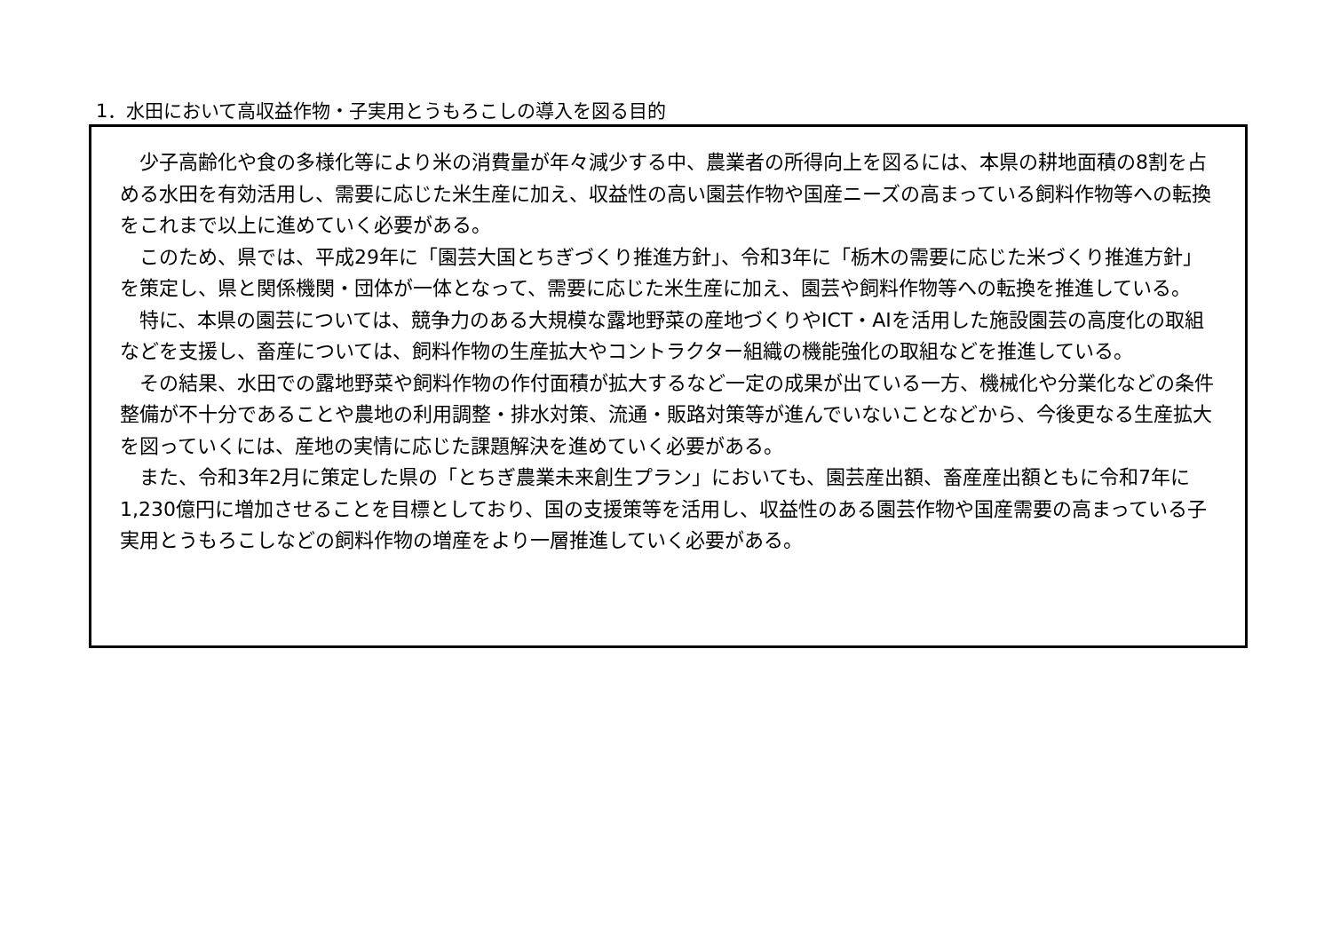1．水田において高収益作物・子実用とうもろこしの導入を図る目的
少子高齢化や食の多様化等により米の消費量が年々減少する中、農業者の所得向上を図るには、本県の耕地面積の8割を占める水田を有効活用し、需要に応じた米生産に加え、収益性の高い園芸作物や国産ニーズの高まっている飼料作物等への転換をこれまで以上に進めていく必要がある。
このため、県では、平成29年に「園芸大国とちぎづくり推進方針」、令和3年に「栃木の需要に応じた米づくり推進方針」を策定し、県と関係機関・団体が一体となって、需要に応じた米生産に加え、園芸や飼料作物等への転換を推進している。
特に、本県の園芸については、競争力のある大規模な露地野菜の産地づくりやICT・AIを活用した施設園芸の高度化の取組などを支援し、畜産については、飼料作物の生産拡大やコントラクター組織の機能強化の取組などを推進している。
その結果、水田での露地野菜や飼料作物の作付面積が拡大するなど一定の成果が出ている一方、機械化や分業化などの条件整備が不十分であることや農地の利用調整・排水対策、流通・販路対策等が進んでいないことなどから、今後更なる生産拡大を図っていくには、産地の実情に応じた課題解決を進めていく必要がある。
また、令和3年2月に策定した県の「とちぎ農業未来創生プラン」においても、園芸産出額、畜産産出額ともに令和7年に1,230億円に増加させることを目標としており、国の支援策等を活用し、収益性のある園芸作物や国産需要の高まっている子実用とうもろこしなどの飼料作物の増産をより一層推進していく必要がある。